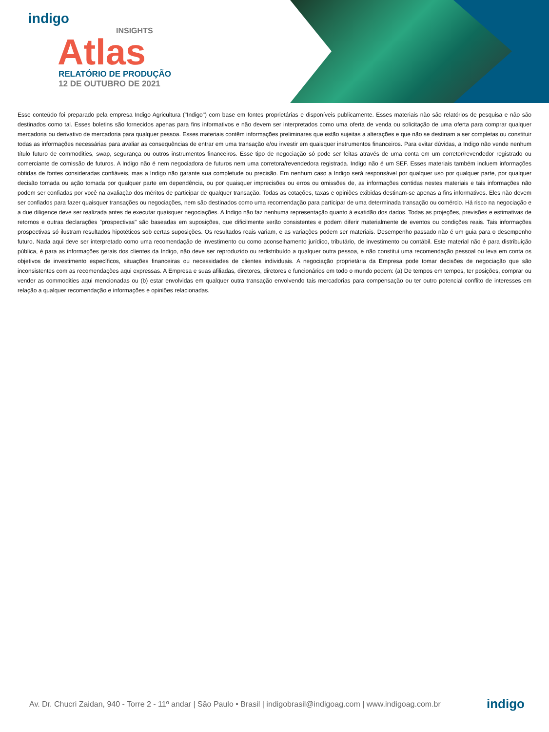indigo
INSIGHTS
Atlas
RELATÓRIO DE PRODUÇÃO
12 DE OUTUBRO DE 2021
Esse conteúdo foi preparado pela empresa Indigo Agricultura ("Indigo") com base em fontes proprietárias e disponíveis publicamente. Esses materiais não são relatórios de pesquisa e não são destinados como tal. Esses boletins são fornecidos apenas para fins informativos e não devem ser interpretados como uma oferta de venda ou solicitação de uma oferta para comprar qualquer mercadoria ou derivativo de mercadoria para qualquer pessoa. Esses materiais contêm informações preliminares que estão sujeitas a alterações e que não se destinam a ser completas ou constituir todas as informações necessárias para avaliar as consequências de entrar em uma transação e/ou investir em quaisquer instrumentos financeiros. Para evitar dúvidas, a Indigo não vende nenhum título futuro de commodities, swap, segurança ou outros instrumentos financeiros. Esse tipo de negociação só pode ser feitas através de uma conta em um corretor/revendedor registrado ou comerciante de comissão de futuros. A Indigo não é nem negociadora de futuros nem uma corretora/revendedora registrada. Indigo não é um SEF. Esses materiais também incluem informações obtidas de fontes consideradas confiáveis, mas a Indigo não garante sua completude ou precisão. Em nenhum caso a Indigo será responsável por qualquer uso por qualquer parte, por qualquer decisão tomada ou ação tomada por qualquer parte em dependência, ou por quaisquer imprecisões ou erros ou omissões de, as informações contidas nestes materiais e tais informações não podem ser confiadas por você na avaliação dos méritos de participar de qualquer transação. Todas as cotações, taxas e opiniões exibidas destinam-se apenas a fins informativos. Eles não devem ser confiados para fazer quaisquer transações ou negociações, nem são destinados como uma recomendação para participar de uma determinada transação ou comércio. Há risco na negociação e a due diligence deve ser realizada antes de executar quaisquer negociações. A Indigo não faz nenhuma representação quanto à exatidão dos dados. Todas as projeções, previsões e estimativas de retornos e outras declarações "prospectivas" são baseadas em suposições, que dificilmente serão consistentes e podem diferir materialmente de eventos ou condições reais. Tais informações prospectivas só ilustram resultados hipotéticos sob certas suposições. Os resultados reais variam, e as variações podem ser materiais. Desempenho passado não é um guia para o desempenho futuro. Nada aqui deve ser interpretado como uma recomendação de investimento ou como aconselhamento jurídico, tributário, de investimento ou contábil. Este material não é para distribuição pública, é para as informações gerais dos clientes da Indigo, não deve ser reproduzido ou redistribuído a qualquer outra pessoa, e não constitui uma recomendação pessoal ou leva em conta os objetivos de investimento específicos, situações financeiras ou necessidades de clientes individuais. A negociação proprietária da Empresa pode tomar decisões de negociação que são inconsistentes com as recomendações aqui expressas. A Empresa e suas afiliadas, diretores, diretores e funcionários em todo o mundo podem: (a) De tempos em tempos, ter posições, comprar ou vender as commodities aqui mencionadas ou (b) estar envolvidas em qualquer outra transação envolvendo tais mercadorias para compensação ou ter outro potencial conflito de interesses em relação a qualquer recomendação e informações e opiniões relacionadas.
Av. Dr. Chucri Zaidan, 940 - Torre 2 - 11º andar | São Paulo • Brasil | indigobrasil@indigoag.com | www.indigoag.com.br indigo